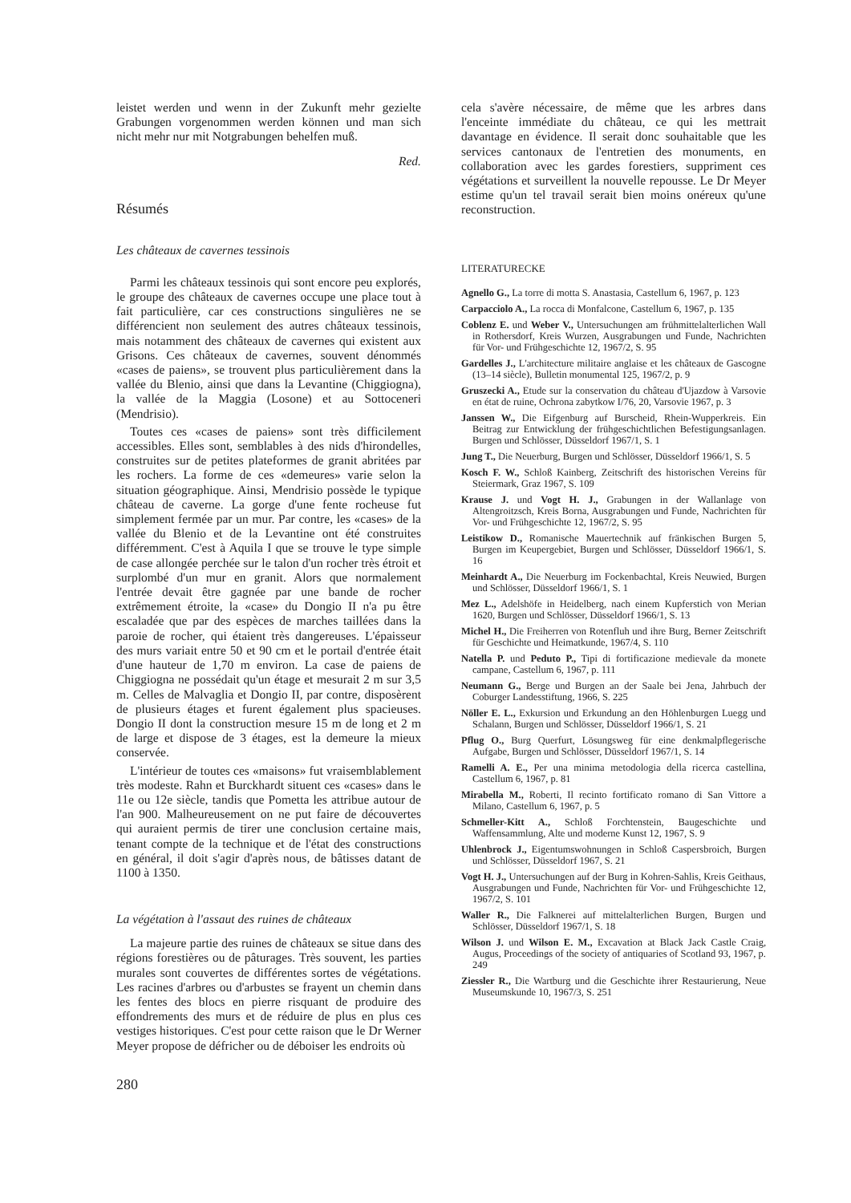leistet werden und wenn in der Zukunft mehr gezielte Grabungen vorgenommen werden können und man sich nicht mehr nur mit Notgrabungen behelfen muß.
Red.
Résumés
Les châteaux de cavernes tessinois
Parmi les châteaux tessinois qui sont encore peu explorés, le groupe des châteaux de cavernes occupe une place tout à fait particulière, car ces constructions singulières ne se différencient non seulement des autres châteaux tessinois, mais notamment des châteaux de cavernes qui existent aux Grisons. Ces châteaux de cavernes, souvent dénommés «cases de paiens», se trouvent plus particulièrement dans la vallée du Blenio, ainsi que dans la Levantine (Chiggiogna), la vallée de la Maggia (Losone) et au Sottoceneri (Mendrisio).
Toutes ces «cases de paiens» sont très difficilement accessibles. Elles sont, semblables à des nids d'hirondelles, construites sur de petites plateformes de granit abritées par les rochers. La forme de ces «demeures» varie selon la situation géographique. Ainsi, Mendrisio possède le typique château de caverne. La gorge d'une fente rocheuse fut simplement fermée par un mur. Par contre, les «cases» de la vallée du Blenio et de la Levantine ont été construites différemment. C'est à Aquila I que se trouve le type simple de case allongée perchée sur le talon d'un rocher très étroit et surplombé d'un mur en granit. Alors que normalement l'entrée devait être gagnée par une bande de rocher extrêmement étroite, la «case» du Dongio II n'a pu être escaladée que par des espèces de marches taillées dans la paroie de rocher, qui étaient très dangereuses. L'épaisseur des murs variait entre 50 et 90 cm et le portail d'entrée était d'une hauteur de 1,70 m environ. La case de paiens de Chiggiogna ne possédait qu'un étage et mesurait 2 m sur 3,5 m. Celles de Malvaglia et Dongio II, par contre, disposèrent de plusieurs étages et furent également plus spacieuses. Dongio II dont la construction mesure 15 m de long et 2 m de large et dispose de 3 étages, est la demeure la mieux conservée.
L'intérieur de toutes ces «maisons» fut vraisemblablement très modeste. Rahn et Burckhardt situent ces «cases» dans le 11e ou 12e siècle, tandis que Pometta les attribue autour de l'an 900. Malheureusement on ne put faire de découvertes qui auraient permis de tirer une conclusion certaine mais, tenant compte de la technique et de l'état des constructions en général, il doit s'agir d'après nous, de bâtisses datant de 1100 à 1350.
La végétation à l'assaut des ruines de châteaux
La majeure partie des ruines de châteaux se situe dans des régions forestières ou de pâturages. Très souvent, les parties murales sont couvertes de différentes sortes de végétations. Les racines d'arbres ou d'arbustes se frayent un chemin dans les fentes des blocs en pierre risquant de produire des effondrements des murs et de réduire de plus en plus ces vestiges historiques. C'est pour cette raison que le Dr Werner Meyer propose de défricher ou de déboiser les endroits où
280
cela s'avère nécessaire, de même que les arbres dans l'enceinte immédiate du château, ce qui les mettrait davantage en évidence. Il serait donc souhaitable que les services cantonaux de l'entretien des monuments, en collaboration avec les gardes forestiers, suppriment ces végétations et surveillent la nouvelle repousse. Le Dr Meyer estime qu'un tel travail serait bien moins onéreux qu'une reconstruction.
LITERATURECKE
Agnello G., La torre di motta S. Anastasia, Castellum 6, 1967, p. 123
Carpacciolo A., La rocca di Monfalcone, Castellum 6, 1967, p. 135
Coblenz E. und Weber V., Untersuchungen am frühmittelalterlichen Wall in Rothersdorf, Kreis Wurzen, Ausgrabungen und Funde, Nachrichten für Vor- und Frühgeschichte 12, 1967/2, S. 95
Gardelles J., L'architecture militaire anglaise et les châteaux de Gascogne (13–14 siècle), Bulletin monumental 125, 1967/2, p. 9
Gruszecki A., Etude sur la conservation du château d'Ujazdow à Varsovie en état de ruine, Ochrona zabytkow I/76, 20, Varsovie 1967, p. 3
Janssen W., Die Eifgenburg auf Burscheid, Rhein-Wupperkreis. Ein Beitrag zur Entwicklung der frühgeschichtlichen Befestigungsanlagen. Burgen und Schlösser, Düsseldorf 1967/1, S. 1
Jung T., Die Neuerburg, Burgen und Schlösser, Düsseldorf 1966/1, S. 5
Kosch F. W., Schloß Kainberg, Zeitschrift des historischen Vereins für Steiermark, Graz 1967, S. 109
Krause J. und Vogt H. J., Grabungen in der Wallanlage von Altengroitzsch, Kreis Borna, Ausgrabungen und Funde, Nachrichten für Vor- und Frühgeschichte 12, 1967/2, S. 95
Leistikow D., Romanische Mauertechnik auf fränkischen Burgen 5, Burgen im Keupergebiet, Burgen und Schlösser, Düsseldorf 1966/1, S. 16
Meinhardt A., Die Neuerburg im Fockenbachtal, Kreis Neuwied, Burgen und Schlösser, Düsseldorf 1966/1, S. 1
Mez L., Adelshöfe in Heidelberg, nach einem Kupferstich von Merian 1620, Burgen und Schlösser, Düsseldorf 1966/1, S. 13
Michel H., Die Freiherren von Rotenfluh und ihre Burg, Berner Zeitschrift für Geschichte und Heimatkunde, 1967/4, S. 110
Natella P. und Peduto P., Tipi di fortificazione medievale da monete campane, Castellum 6, 1967, p. 111
Neumann G., Berge und Burgen an der Saale bei Jena, Jahrbuch der Coburger Landesstiftung, 1966, S. 225
Nöller E. L., Exkursion und Erkundung an den Höhlenburgen Luegg und Schalann, Burgen und Schlösser, Düsseldorf 1966/1, S. 21
Pflug O., Burg Querfurt, Lösungsweg für eine denkmalpflegerische Aufgabe, Burgen und Schlösser, Düsseldorf 1967/1, S. 14
Ramelli A. E., Per una minima metodologia della ricerca castellina, Castellum 6, 1967, p. 81
Mirabella M., Roberti, Il recinto fortificato romano di San Vittore a Milano, Castellum 6, 1967, p. 5
Schmeller-Kitt A., Schloß Forchtenstein, Baugeschichte und Waffensammlung, Alte und moderne Kunst 12, 1967, S. 9
Uhlenbrock J., Eigentumswohnungen in Schloß Caspersbroich, Burgen und Schlösser, Düsseldorf 1967, S. 21
Vogt H. J., Untersuchungen auf der Burg in Kohren-Sahlis, Kreis Geithaus, Ausgrabungen und Funde, Nachrichten für Vor- und Frühgeschichte 12, 1967/2, S. 101
Waller R., Die Falknerei auf mittelalterlichen Burgen, Burgen und Schlösser, Düsseldorf 1967/1, S. 18
Wilson J. und Wilson E. M., Excavation at Black Jack Castle Craig, Augus, Proceedings of the society of antiquaries of Scotland 93, 1967, p. 249
Ziessler R., Die Wartburg und die Geschichte ihrer Restaurierung, Neue Museumskunde 10, 1967/3, S. 251